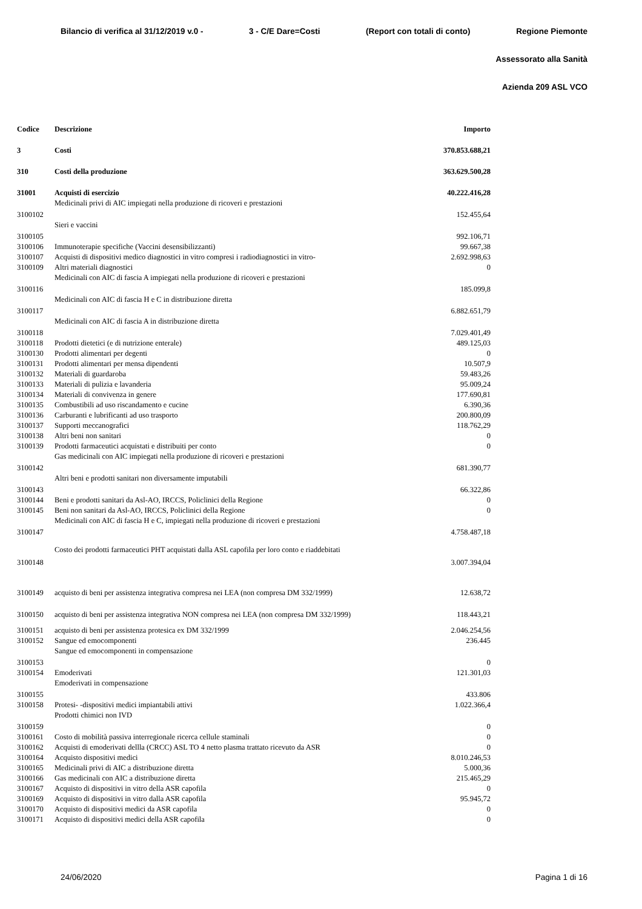Bilancio di verifica al 31/12/2019 v.0 - 3 - C/E Dare=Costi (Report con totali di conto) Regione Piemonte
Assessorato alla Sanità
Azienda 209 ASL VCO
| Codice | Descrizione | Importo |
| --- | --- | --- |
| 3 | Costi | 370.853.688,21 |
| 310 | Costi della produzione | 363.629.500,28 |
| 31001 | Acquisti di esercizio | 40.222.416,28 |
| 3100102 | Medicinali privi di AIC impiegati nella produzione di ricoveri e prestazioni | 152.455,64 |
| 3100105 | Sieri e vaccini | 992.106,71 |
| 3100106 | Immunoterapie specifiche (Vaccini desensibilizzanti) | 99.667,38 |
| 3100107 | Acquisti di dispositivi medico diagnostici in vitro compresi i radiodiagnostici in vitro- | 2.692.998,63 |
| 3100109 | Altri materiali diagnostici | 0 |
| 3100116 | Medicinali con AIC di fascia A impiegati nella produzione di ricoveri e prestazioni | 185.099,8 |
| 3100117 | Medicinali con AIC di fascia H e C in distribuzione diretta | 6.882.651,79 |
| 3100118 | Medicinali con AIC di fascia A in distribuzione diretta | 7.029.401,49 |
| 3100118 | Prodotti dietetici (e di nutrizione enterale) | 489.125,03 |
| 3100130 | Prodotti alimentari per degenti | 0 |
| 3100131 | Prodotti alimentari per mensa dipendenti | 10.507,9 |
| 3100132 | Materiali di guardaroba | 59.483,26 |
| 3100133 | Materiali di pulizia e lavanderia | 95.009,24 |
| 3100134 | Materiali di convivenza in genere | 177.690,81 |
| 3100135 | Combustibili ad uso riscandamento e cucine | 6.390,36 |
| 3100136 | Carburanti e lubrificanti ad uso trasporto | 200.800,09 |
| 3100137 | Supporti meccanografici | 118.762,29 |
| 3100138 | Altri beni non sanitari | 0 |
| 3100139 | Prodotti farmaceutici acquistati e distribuiti per conto | 0 |
| 3100142 | Gas medicinali con AIC impiegati nella produzione di ricoveri e prestazioni | 681.390,77 |
| 3100143 | Altri beni e prodotti sanitari non diversamente imputabili | 66.322,86 |
| 3100144 | Beni e prodotti sanitari da Asl-AO, IRCCS, Policlinici della Regione | 0 |
| 3100145 | Beni non sanitari da Asl-AO, IRCCS, Policlinici della Regione | 0 |
| 3100147 | Medicinali con AIC di fascia H e C, impiegati nella produzione di ricoveri e prestazioni | 4.758.487,18 |
| 3100148 | Costo dei prodotti farmaceutici PHT acquistati dalla ASL capofila per loro conto e riaddebitati | 3.007.394,04 |
| 3100149 | acquisto di beni per assistenza integrativa compresa nei LEA (non compresa DM 332/1999) | 12.638,72 |
| 3100150 | acquisto di beni per assistenza integrativa NON compresa nei LEA (non compresa DM 332/1999) | 118.443,21 |
| 3100151 | acquisto di beni per assistenza protesica ex DM 332/1999 | 2.046.254,56 |
| 3100152 | Sangue ed emocomponenti | 236.445 |
| 3100153 | Sangue ed emocomponenti in compensazione | 0 |
| 3100154 | Emoderivati | 121.301,03 |
| 3100155 | Emoderivati in compensazione | 433.806 |
| 3100158 | Protesi- -dispositivi medici impiantabili attivi | 1.022.366,4 |
| 3100159 | Prodotti chimici non IVD | 0 |
| 3100161 | Costo di mobilità passiva interregionale ricerca cellule staminali | 0 |
| 3100162 | Acquisti di emoderivati dellla (CRCC) ASL TO 4 netto plasma trattato ricevuto da ASR | 0 |
| 3100164 | Acquisto dispositivi medici | 8.010.246,53 |
| 3100165 | Medicinali privi di AIC a distribuzione diretta | 5.000,36 |
| 3100166 | Gas medicinali con AIC a distribuzione diretta | 215.465,29 |
| 3100167 | Acquisto di dispositivi in vitro della ASR capofila | 0 |
| 3100169 | Acquisto di dispositivi in vitro dalla ASR capofila | 95.945,72 |
| 3100170 | Acquisto di dispositivi medici da ASR capofila | 0 |
| 3100171 | Acquisto di dispositivi medici della ASR capofila | 0 |
24/06/2020 Pagina 1 di 16